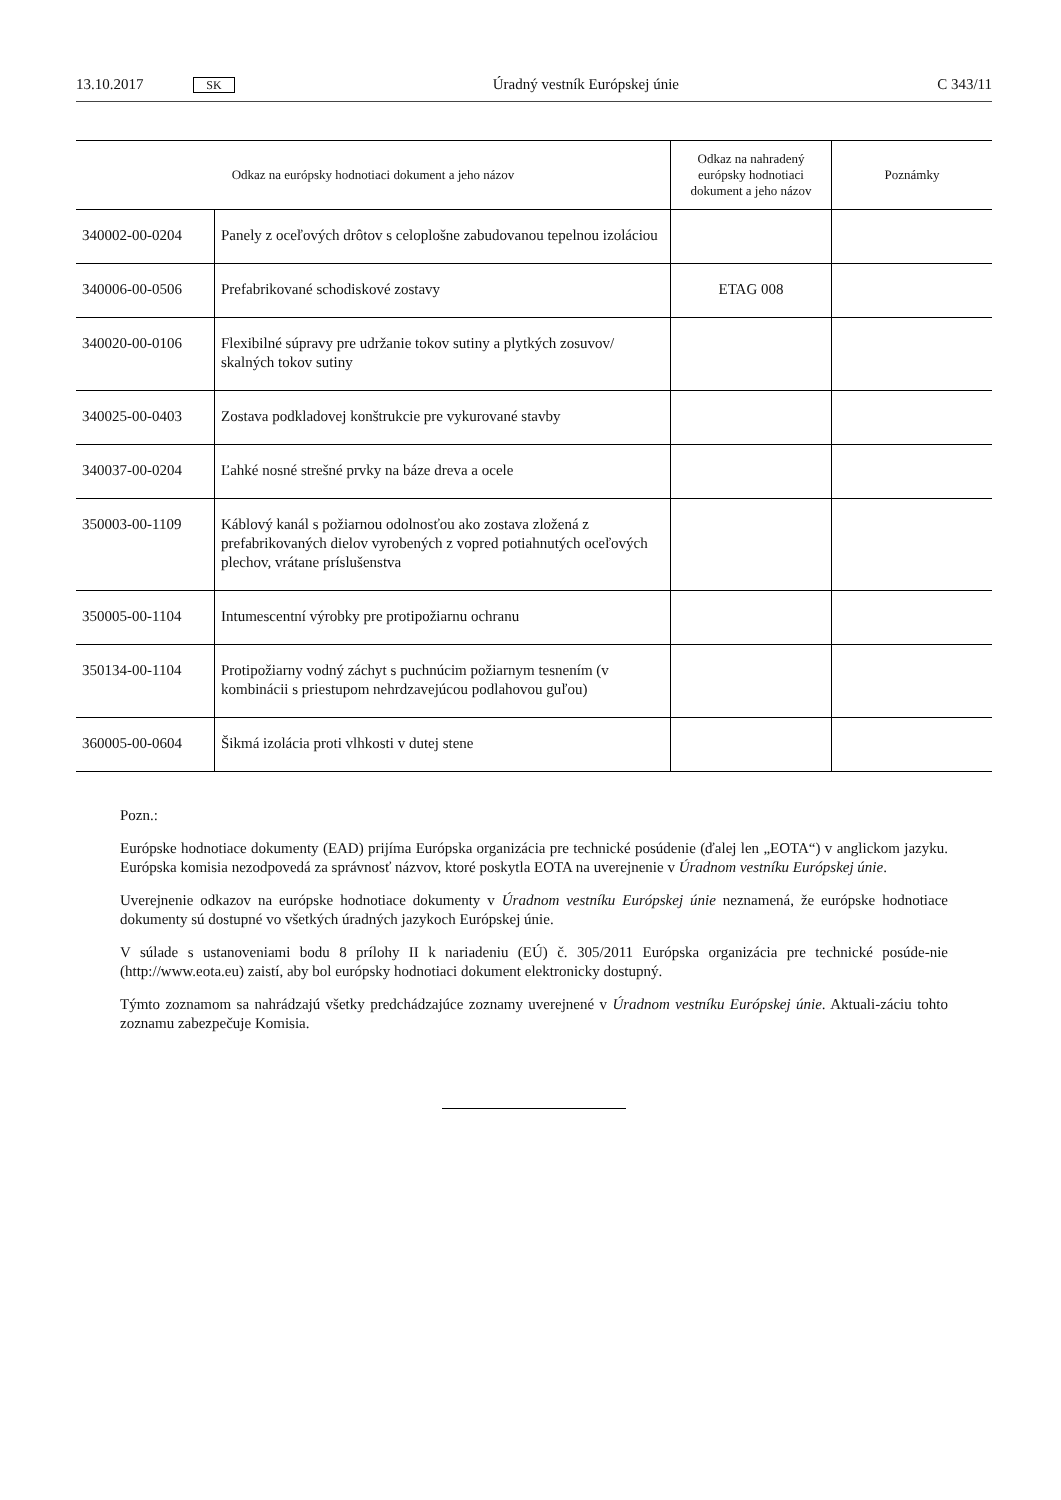13.10.2017 SK Úradný vestník Európskej únie C 343/11
| Odkaz na európsky hodnotiaci dokument a jeho názov | | Odkaz na nahradený európsky hodnotiaci dokument a jeho názov | Poznámky |
| --- | --- | --- | --- |
| 340002-00-0204 | Panely z oceľových drôtov s celoplošne zabudovanou tepelnou izoláciou | | |
| 340006-00-0506 | Prefabrikované schodiskové zostavy | ETAG 008 | |
| 340020-00-0106 | Flexibilné súpravy pre udržanie tokov sutiny a plytkých zosuvov/ skalných tokov sutiny | | |
| 340025-00-0403 | Zostava podkladovej konštrukcie pre vykurované stavby | | |
| 340037-00-0204 | Ľahké nosné strešné prvky na báze dreva a ocele | | |
| 350003-00-1109 | Káblový kanál s požiarnou odolnosťou ako zostava zložená z prefabrikovaných dielov vyrobených z vopred potiahnutých oceľových plechov, vrátane príslušenstva | | |
| 350005-00-1104 | Intumescentní výrobky pre protipožiarnu ochranu | | |
| 350134-00-1104 | Protipožiarny vodný záchyt s puchnúcim požiarnym tesnením (v kombinácii s priestupom nehrdzavejúcou podlahovou guľou) | | |
| 360005-00-0604 | Šikmá izolácia proti vlhkosti v dutej stene | | |
Pozn.:
Európske hodnotiace dokumenty (EAD) prijíma Európska organizácia pre technické posúdenie (ďalej len „EOTA“) v anglickom jazyku. Európska komisia nezodpovedá za správnosť názvov, ktoré poskytla EOTA na uverejnenie v Úradnom vestníku Európskej únie.
Uverejnenie odkazov na európske hodnotiace dokumenty v Úradnom vestníku Európskej únie neznamená, že európske hodnotiace dokumenty sú dostupné vo všetkých úradných jazykoch Európskej únie.
V súlade s ustanoveniami bodu 8 prílohy II k nariadeniu (EÚ) č. 305/2011 Európska organizácia pre technické posúde-nie (http://www.eota.eu) zaistí, aby bol európsky hodnotiaci dokument elektronicky dostupný.
Týmto zoznamom sa nahrádzajú všetky predchádzajúce zoznamy uverejnené v Úradnom vestníku Európskej únie. Aktuali-záciu tohto zoznamu zabezpečuje Komisia.